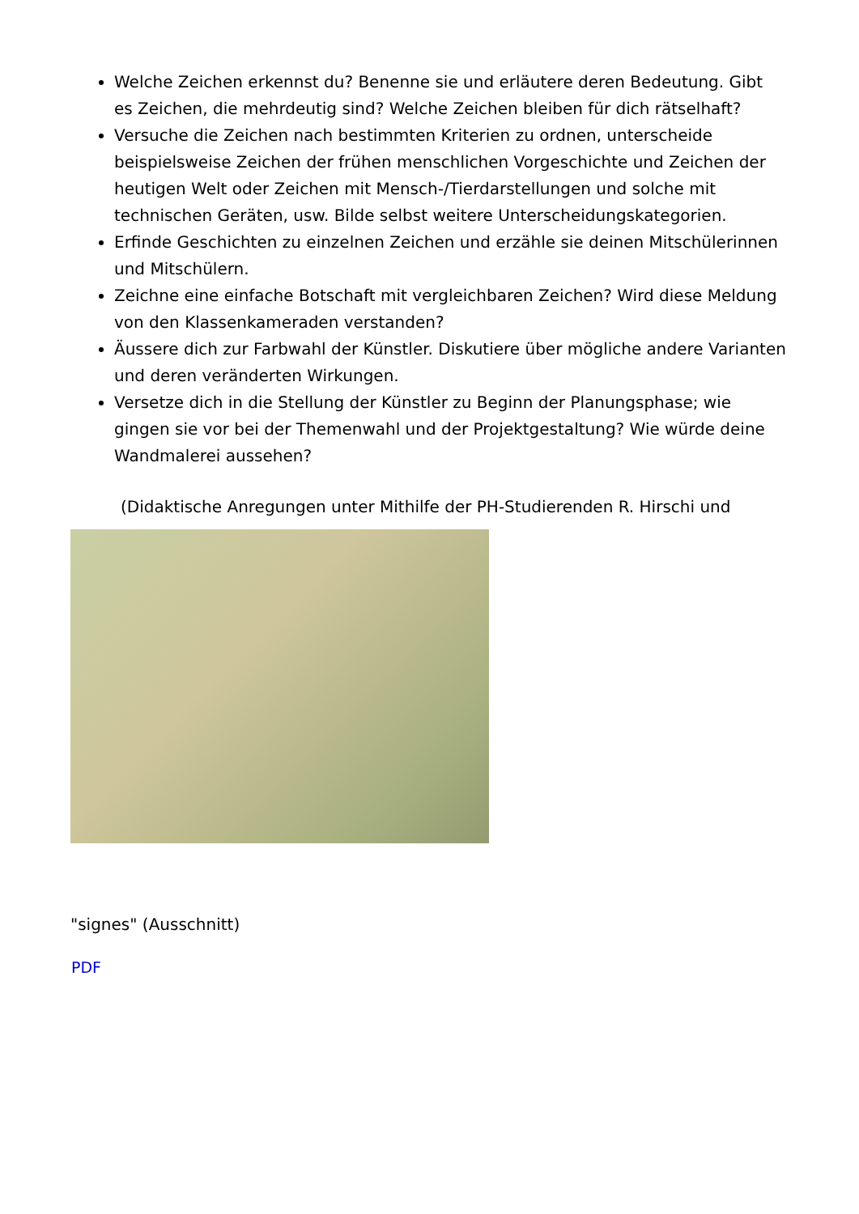Welche Zeichen erkennst du? Benenne sie und erläutere deren Bedeutung. Gibt es Zeichen, die mehrdeutig sind? Welche Zeichen bleiben für dich rätselhaft?
Versuche die Zeichen nach bestimmten Kriterien zu ordnen, unterscheide beispielsweise Zeichen der frühen menschlichen Vorgeschichte und Zeichen der heutigen Welt oder Zeichen mit Mensch-/Tierdarstellungen und solche mit technischen Geräten, usw. Bilde selbst weitere Unterscheidungskategorien.
Erfinde Geschichten zu einzelnen Zeichen und erzähle sie deinen Mitschülerinnen und Mitschülern.
Zeichne eine einfache Botschaft mit vergleichbaren Zeichen? Wird diese Meldung von den Klassenkameraden verstanden?
Äussere dich zur Farbwahl der Künstler. Diskutiere über mögliche andere Varianten und deren veränderten Wirkungen.
Versetze dich in die Stellung der Künstler zu Beginn der Planungsphase; wie gingen sie vor bei der Themenwahl und der Projektgestaltung? Wie würde deine Wandmalerei aussehen?
(Didaktische Anregungen unter Mithilfe der PH-Studierenden R. Hirschi und
"signes" (Ausschnitt)
PDF